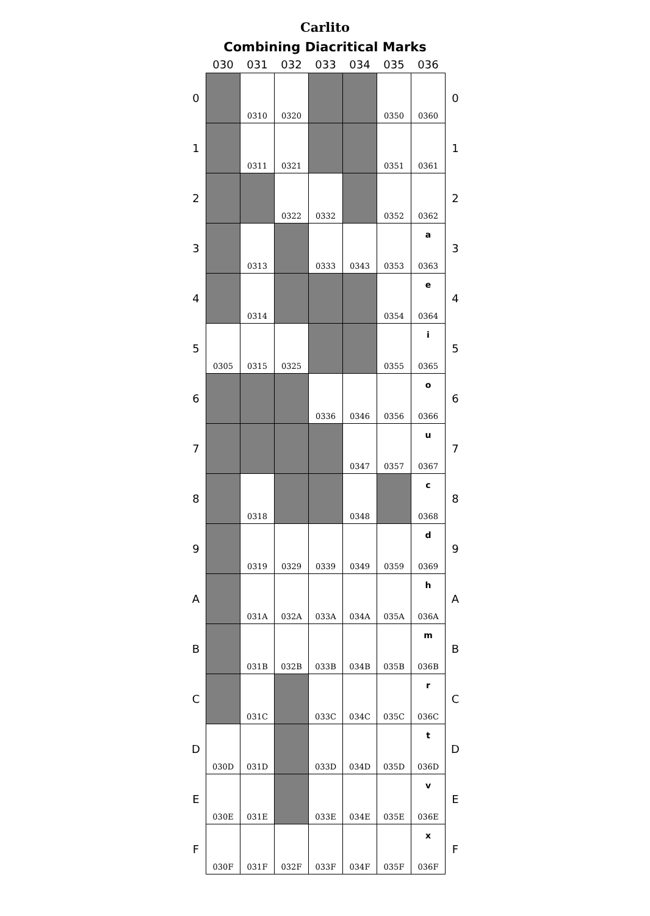Carlito
Combining Diacritical Marks
| | 030 | 031 | 032 | 033 | 034 | 035 | 036 | |
| --- | --- | --- | --- | --- | --- | --- | --- | --- |
| 0 | | 0310 | 0320 | | | 0350 | 0360 | 0 |
| 1 | | 0311 | 0321 | | | 0351 | 0361 | 1 |
| 2 | | | 0322 | 0332 | | 0352 | 0362 | 2 |
| 3 | | 0313 | | 0333 | 0343 | 0353 | a 0363 | 3 |
| 4 | | 0314 | | | | 0354 | e 0364 | 4 |
| 5 | 0305 | 0315 | 0325 | | | 0355 | i 0365 | 5 |
| 6 | | | | 0336 | 0346 | 0356 | o 0366 | 6 |
| 7 | | | | | 0347 | 0357 | u 0367 | 7 |
| 8 | | 0318 | | | 0348 | | c 0368 | 8 |
| 9 | | 0319 | 0329 | 0339 | 0349 | 0359 | d 0369 | 9 |
| A | | 031A | 032A | 033A | 034A | 035A | h 036A | A |
| B | | 031B | 032B | 033B | 034B | 035B | m 036B | B |
| C | | 031C | | 033C | 034C | 035C | r 036C | C |
| D | 030D | 031D | | 033D | 034D | 035D | t 036D | D |
| E | 030E | 031E | | 033E | 034E | 035E | v 036E | E |
| F | 030F | 031F | 032F | 033F | 034F | 035F | x 036F | F |